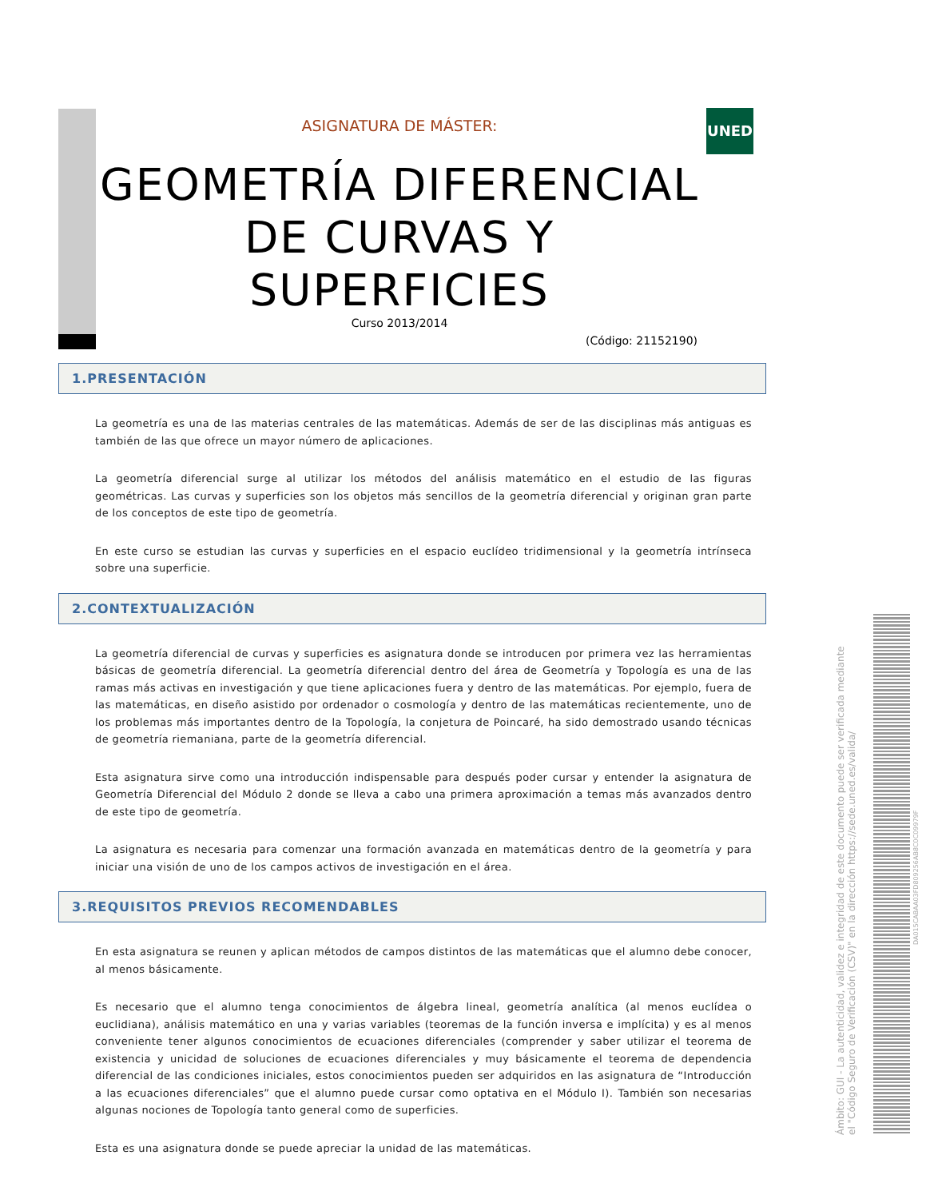UNED
ASIGNATURA DE MÁSTER:
GEOMETRÍA DIFERENCIAL DE CURVAS Y SUPERFICIES
Curso 2013/2014
(Código: 21152190)
1.PRESENTACIÓN
La geometría es una de las materias centrales de las matemáticas. Además de ser de las disciplinas más antiguas es también de las que ofrece un mayor número de aplicaciones.
La geometría diferencial surge al utilizar los métodos del análisis matemático en el estudio de las figuras geométricas. Las curvas y superficies son los objetos más sencillos de la geometría diferencial y originan gran parte de los conceptos de este tipo de geometría.
En este curso se estudian las curvas y superficies en el espacio euclídeo tridimensional y la geometría intrínseca sobre una superficie.
2.CONTEXTUALIZACIÓN
La geometría diferencial de curvas y superficies es asignatura donde se introducen por primera vez las herramientas básicas de geometría diferencial. La geometría diferencial dentro del área de Geometría y Topología es una de las ramas más activas en investigación y que tiene aplicaciones fuera y dentro de las matemáticas. Por ejemplo, fuera de las matemáticas, en diseño asistido por ordenador o cosmología y dentro de las matemáticas recientemente, uno de los problemas más importantes dentro de la Topología, la conjetura de Poincaré, ha sido demostrado usando técnicas de geometría riemaniana, parte de la geometría diferencial.
Esta asignatura sirve como una introducción indispensable para después poder cursar y entender la asignatura de Geometría Diferencial del Módulo 2 donde se lleva a cabo una primera aproximación a temas más avanzados dentro de este tipo de geometría.
La asignatura es necesaria para comenzar una formación avanzada en matemáticas dentro de la geometría y para iniciar una visión de uno de los campos activos de investigación en el área.
3.REQUISITOS PREVIOS RECOMENDABLES
En esta asignatura se reunen y aplican métodos de campos distintos de las matemáticas que el alumno debe conocer, al menos básicamente.
Es necesario que el alumno tenga conocimientos de álgebra lineal, geometría analítica (al menos euclídea o euclidiana), análisis matemático en una y varias variables (teoremas de la función inversa e implícita) y es al menos conveniente tener algunos conocimientos de ecuaciones diferenciales (comprender y saber utilizar el teorema de existencia y unicidad de soluciones de ecuaciones diferenciales y muy básicamente el teorema de dependencia diferencial de las condiciones iniciales, estos conocimientos pueden ser adquiridos en las asignatura de “Introducción a las ecuaciones diferenciales” que el alumno puede cursar como optativa en el Módulo I). También son necesarias algunas nociones de Topología tanto general como de superficies.
Esta es una asignatura donde se puede apreciar la unidad de las matemáticas.
Ámbito: GUI - La autenticidad, validez e integridad de este documento puede ser verificada mediante
el "Código Seguro de Verificación (CSV)" en la dirección https://sede.uned.es/valida/
DA015CABAA03FD809256AB8C0C09979F